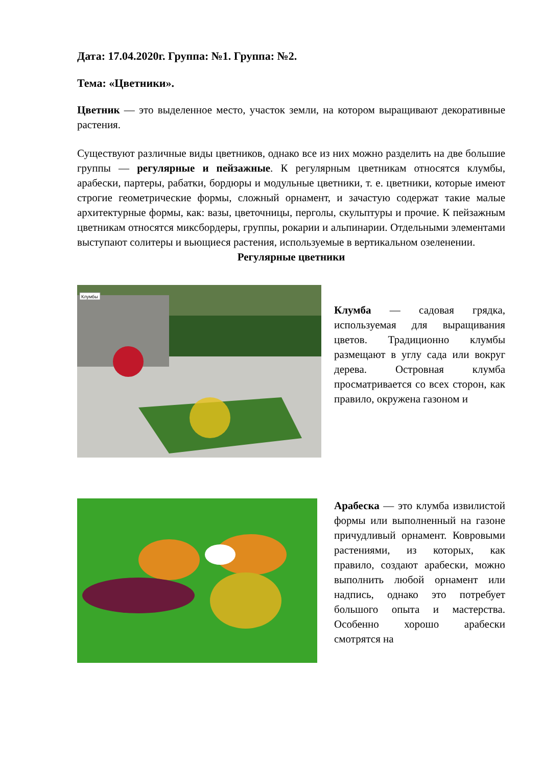Дата: 17.04.2020г. Группа: №1. Группа: №2.
Тема: «Цветники».
Цветник — это выделенное место, участок земли, на котором выращивают декоративные растения.
Существуют различные виды цветников, однако все из них можно разделить на две большие группы — регулярные и пейзажные. К регулярным цветникам относятся клумбы, арабески, партеры, рабатки, бордюры и модульные цветники, т. е. цветники, которые имеют строгие геометрические формы, сложный орнамент, и зачастую содержат такие малые архитектурные формы, как: вазы, цветочницы, перголы, скульптуры и прочие. К пейзажным цветникам относятся миксбордеры, группы, рокарии и альпинарии. Отдельными элементами выступают солитеры и вьющиеся растения, используемые в вертикальном озеленении.
Регулярные цветники
Клумбы
Клумба — садовая грядка, используемая для выращивания цветов. Традиционно клумбы размещают в углу сада или вокруг дерева. Островная клумба просматривается со всех сторон, как правило, окружена газоном и
Арабеска — это клумба извилистой формы или выполненный на газоне причудливый орнамент. Ковровыми растениями, из которых, как правило, создают арабески, можно выполнить любой орнамент или надпись, однако это потребует большого опыта и мастерства. Особенно хорошо арабески смотрятся на